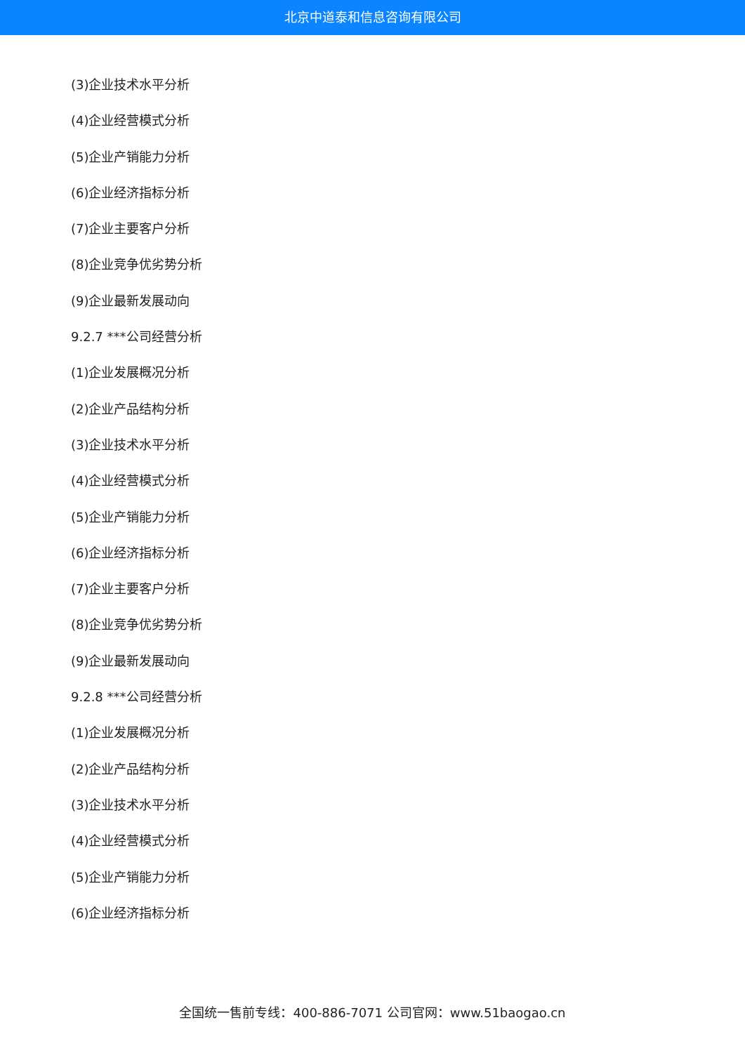北京中道泰和信息咨询有限公司
(3)企业技术水平分析
(4)企业经营模式分析
(5)企业产销能力分析
(6)企业经济指标分析
(7)企业主要客户分析
(8)企业竞争优劣势分析
(9)企业最新发展动向
9.2.7 ***公司经营分析
(1)企业发展概况分析
(2)企业产品结构分析
(3)企业技术水平分析
(4)企业经营模式分析
(5)企业产销能力分析
(6)企业经济指标分析
(7)企业主要客户分析
(8)企业竞争优劣势分析
(9)企业最新发展动向
9.2.8 ***公司经营分析
(1)企业发展概况分析
(2)企业产品结构分析
(3)企业技术水平分析
(4)企业经营模式分析
(5)企业产销能力分析
(6)企业经济指标分析
全国统一售前专线：400-886-7071 公司官网：www.51baogao.cn